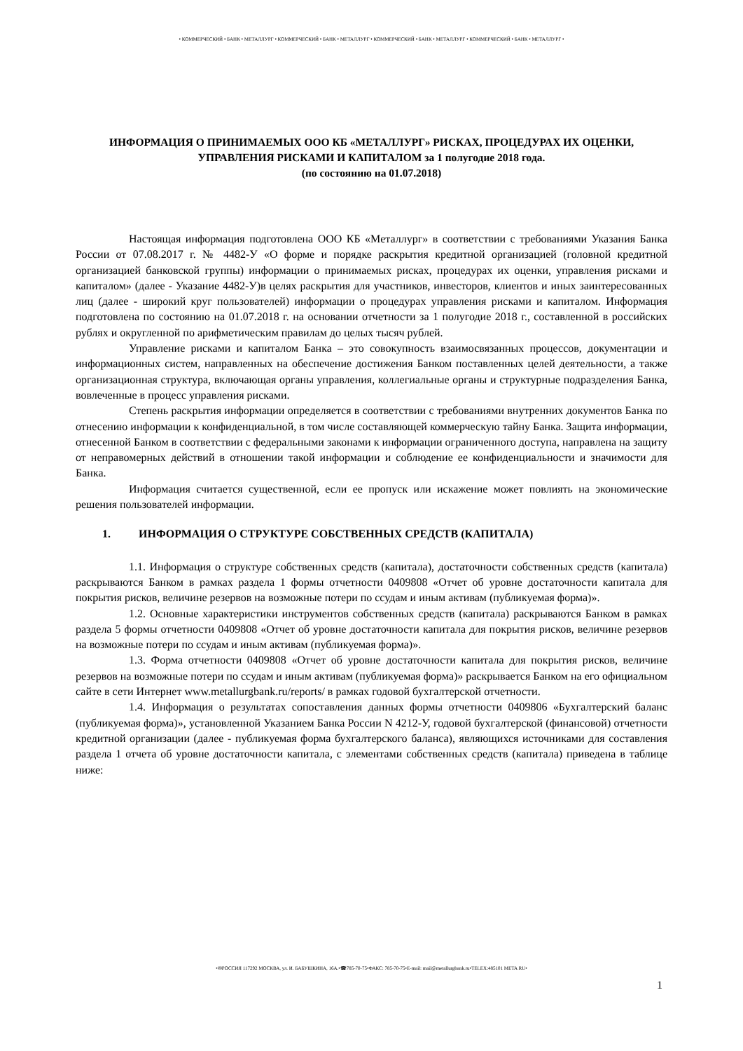• КОММЕРЧЕСКИЙ • БАНК • МЕТАЛЛУРГ • КОММЕРЧЕСКИЙ • БАНК • МЕТАЛЛУРГ • КОММЕРЧЕСКИЙ • БАНК • МЕТАЛЛУРГ • КОММЕРЧЕСКИЙ • БАНК • МЕТАЛЛУРГ •
ИНФОРМАЦИЯ О ПРИНИМАЕМЫХ ООО КБ «МЕТАЛЛУРГ» РИСКАХ, ПРОЦЕДУРАХ ИХ ОЦЕНКИ, УПРАВЛЕНИЯ РИСКАМИ И КАПИТАЛОМ за 1 полугодие 2018 года.
(по состоянию на 01.07.2018)
Настоящая информация подготовлена ООО КБ «Металлург» в соответствии с требованиями Указания Банка России от 07.08.2017 г. № 4482-У «О форме и порядке раскрытия кредитной организацией (головной кредитной организацией банковской группы) информации о принимаемых рисках, процедурах их оценки, управления рисками и капиталом» (далее - Указание 4482-У)в целях раскрытия для участников, инвесторов, клиентов и иных заинтересованных лиц (далее - широкий круг пользователей) информации о процедурах управления рисками и капиталом. Информация подготовлена по состоянию на 01.07.2018 г. на основании отчетности за 1 полугодие 2018 г., составленной в российских рублях и округленной по арифметическим правилам до целых тысяч рублей.
Управление рисками и капиталом Банка – это совокупность взаимосвязанных процессов, документации и информационных систем, направленных на обеспечение достижения Банком поставленных целей деятельности, а также организационная структура, включающая органы управления, коллегиальные органы и структурные подразделения Банка, вовлеченные в процесс управления рисками.
Степень раскрытия информации определяется в соответствии с требованиями внутренних документов Банка по отнесению информации к конфиденциальной, в том числе составляющей коммерческую тайну Банка. Защита информации, отнесенной Банком в соответствии с федеральными законами к информации ограниченного доступа, направлена на защиту от неправомерных действий в отношении такой информации и соблюдение ее конфиденциальности и значимости для Банка.
Информация считается существенной, если ее пропуск или искажение может повлиять на экономические решения пользователей информации.
1. ИНФОРМАЦИЯ О СТРУКТУРЕ СОБСТВЕННЫХ СРЕДСТВ (КАПИТАЛА)
1.1. Информация о структуре собственных средств (капитала), достаточности собственных средств (капитала) раскрываются Банком в рамках раздела 1 формы отчетности 0409808 «Отчет об уровне достаточности капитала для покрытия рисков, величине резервов на возможные потери по ссудам и иным активам (публикуемая форма)».
1.2. Основные характеристики инструментов собственных средств (капитала) раскрываются Банком в рамках раздела 5 формы отчетности 0409808 «Отчет об уровне достаточности капитала для покрытия рисков, величине резервов на возможные потери по ссудам и иным активам (публикуемая форма)».
1.3. Форма отчетности 0409808 «Отчет об уровне достаточности капитала для покрытия рисков, величине резервов на возможные потери по ссудам и иным активам (публикуемая форма)» раскрывается Банком на его официальном сайте в сети Интернет www.metallurgbank.ru/reports/ в рамках годовой бухгалтерской отчетности.
1.4. Информация о результатах сопоставления данных формы отчетности 0409806 «Бухгалтерский баланс (публикуемая форма)», установленной Указанием Банка России N 4212-У, годовой бухгалтерской (финансовой) отчетности кредитной организации (далее - публикуемая форма бухгалтерского баланса), являющихся источниками для составления раздела 1 отчета об уровне достаточности капитала, с элементами собственных средств (капитала) приведена в таблице ниже:
•✉РОССИЯ 117292 МОСКВА, ул. И. БАБУШКИНА, 16А.•☎785-70-75•ФАКС: 785-70-75•E-mail: mail@metallurgbank.ru•TELEX:485101 META RU•
1